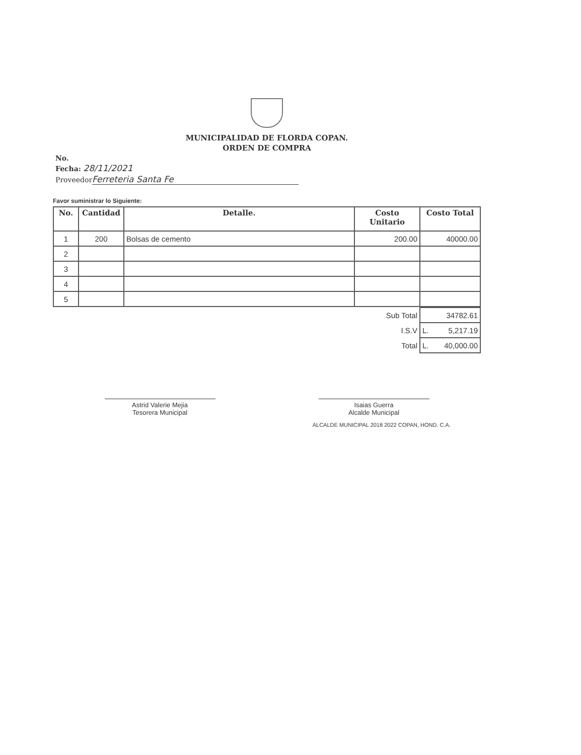MUNICIPALIDAD DE FLORDA COPAN.
ORDEN DE COMPRA
No.
Fecha: 28/11/2021
Proveedor Ferreteria Santa Fe
Favor suministrar lo Siguiente:
| No. | Cantidad | Detalle. | Costo Unitario | Costo Total |
| --- | --- | --- | --- | --- |
| 1 | 200 | Bolsas de cemento | 200.00 | 40000.00 |
| 2 | | | | |
| 3 | | | | |
| 4 | | | | |
| 5 | | | | |
| Sub Total | 34782.61 |
| I.S.V | L. 5,217.19 |
| Total | L. 40,000.00 |
Astrid Valerie Mejia
Tesorera Municipal
Isaias Guerra
Alcalde Municipal
ALCALDE MUNICIPAL 2018 2022 COPAN, HOND. C.A.